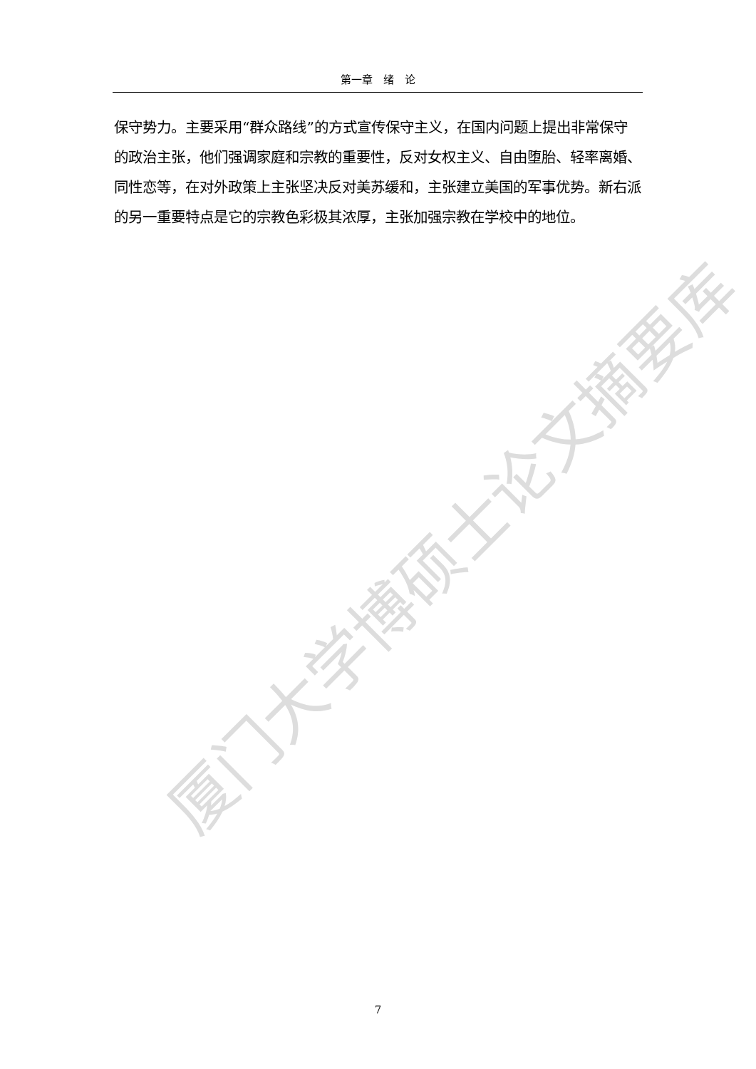厦门大学博硕士论文摘要库
第一章　绪　论
保守势力。主要采用“群众路线”的方式宣传保守主义，在国内问题上提出非常保守的政治主张，他们强调家庭和宗教的重要性，反对女权主义、自由堕胎、轻率离婚、同性恋等，在对外政策上主张坚决反对美苏缓和，主张建立美国的军事优势。新右派的另一重要特点是它的宗教色彩极其浓厚，主张加强宗教在学校中的地位。
7